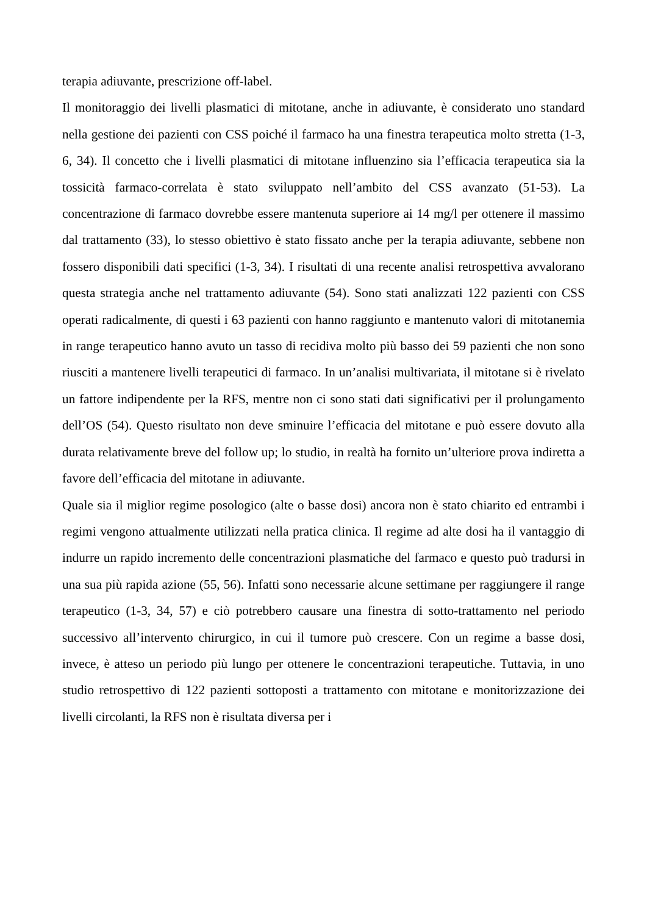terapia adiuvante, prescrizione off-label.
Il monitoraggio dei livelli plasmatici di mitotane, anche in adiuvante, è considerato uno standard nella gestione dei pazienti con CSS poiché il farmaco ha una finestra terapeutica molto stretta (1-3, 6, 34). Il concetto che i livelli plasmatici di mitotane influenzino sia l’efficacia terapeutica sia la tossicità farmaco-correlata è stato sviluppato nell’ambito del CSS avanzato (51-53). La concentrazione di farmaco dovrebbe essere mantenuta superiore ai 14 mg/l per ottenere il massimo dal trattamento (33), lo stesso obiettivo è stato fissato anche per la terapia adiuvante, sebbene non fossero disponibili dati specifici (1-3, 34). I risultati di una recente analisi retrospettiva avvalorano questa strategia anche nel trattamento adiuvante (54). Sono stati analizzati 122 pazienti con CSS operati radicalmente, di questi i 63 pazienti con hanno raggiunto e mantenuto valori di mitotanemia in range terapeutico hanno avuto un tasso di recidiva molto più basso dei 59 pazienti che non sono riusciti a mantenere livelli terapeutici di farmaco. In un’analisi multivariata, il mitotane si è rivelato un fattore indipendente per la RFS, mentre non ci sono stati dati significativi per il prolungamento dell’OS (54). Questo risultato non deve sminuire l’efficacia del mitotane e può essere dovuto alla durata relativamente breve del follow up; lo studio, in realtà ha fornito un’ulteriore prova indiretta a favore dell’efficacia del mitotane in adiuvante.
Quale sia il miglior regime posologico (alte o basse dosi) ancora non è stato chiarito ed entrambi i regimi vengono attualmente utilizzati nella pratica clinica. Il regime ad alte dosi ha il vantaggio di indurre un rapido incremento delle concentrazioni plasmatiche del farmaco e questo può tradursi in una sua più rapida azione (55, 56). Infatti sono necessarie alcune settimane per raggiungere il range terapeutico (1-3, 34, 57) e ciò potrebbero causare una finestra di sotto-trattamento nel periodo successivo all’intervento chirurgico, in cui il tumore può crescere. Con un regime a basse dosi, invece, è atteso un periodo più lungo per ottenere le concentrazioni terapeutiche. Tuttavia, in uno studio retrospettivo di 122 pazienti sottoposti a trattamento con mitotane e monitorizzazione dei livelli circolanti, la RFS non è risultata diversa per i